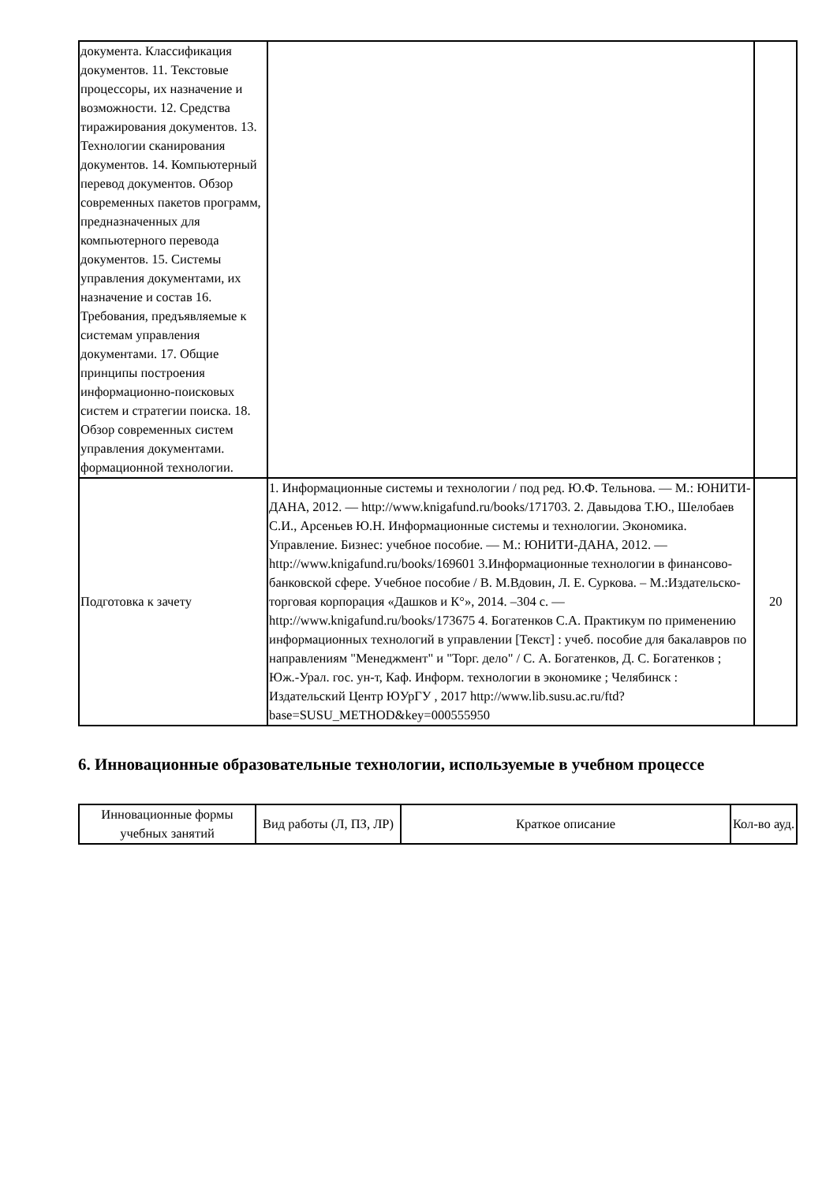| документа. Классификация документов. 11. Текстовые процессоры, их назначение и возможности. 12. Средства тиражирования документов. 13. Технологии сканирования документов. 14. Компьютерный перевод документов. Обзор современных пакетов программ, предназначенных для компьютерного перевода документов. 15. Системы управления документами, их назначение и состав 16. Требования, предъявляемые к системам управления документами. 17. Общие принципы построения информационно-поисковых систем и стратегии поиска. 18. Обзор современных систем управления документами. формационной технологии. | | |
| Подготовка к зачету | 1. Информационные системы и технологии / под ред. Ю.Ф. Тельнова. — М.: ЮНИТИ-ДАНА, 2012. — http://www.knigafund.ru/books/171703. 2. Давыдова Т.Ю., Шелобаев С.И., Арсеньев Ю.Н. Информационные системы и технологии. Экономика. Управление. Бизнес: учебное пособие. — М.: ЮНИТИ-ДАНА, 2012. — http://www.knigafund.ru/books/169601 3.Информационные технологии в финансово-банковской сфере. Учебное пособие / В. М.Вдовин, Л. Е. Суркова. – М.:Издательско-торговая корпорация «Дашков и К°», 2014. –304 с. — http://www.knigafund.ru/books/173675 4. Богатенков С.А. Практикум по применению информационных технологий в управлении [Текст] : учеб. пособие для бакалавров по направлениям "Менеджмент" и "Торг. дело" / С. А. Богатенков, Д. С. Богатенков ; Юж.-Урал. гос. ун-т, Каф. Информ. технологии в экономике ; Челябинск : Издательский Центр ЮУрГУ , 2017 http://www.lib.susu.ac.ru/ftd?base=SUSU_METHOD&key=000555950 | 20 |
6. Инновационные образовательные технологии, используемые в учебном процессе
| Инновационные формы учебных занятий | Вид работы (Л, ПЗ, ЛР) | Краткое описание | Кол-во ауд. |
| --- | --- | --- | --- |